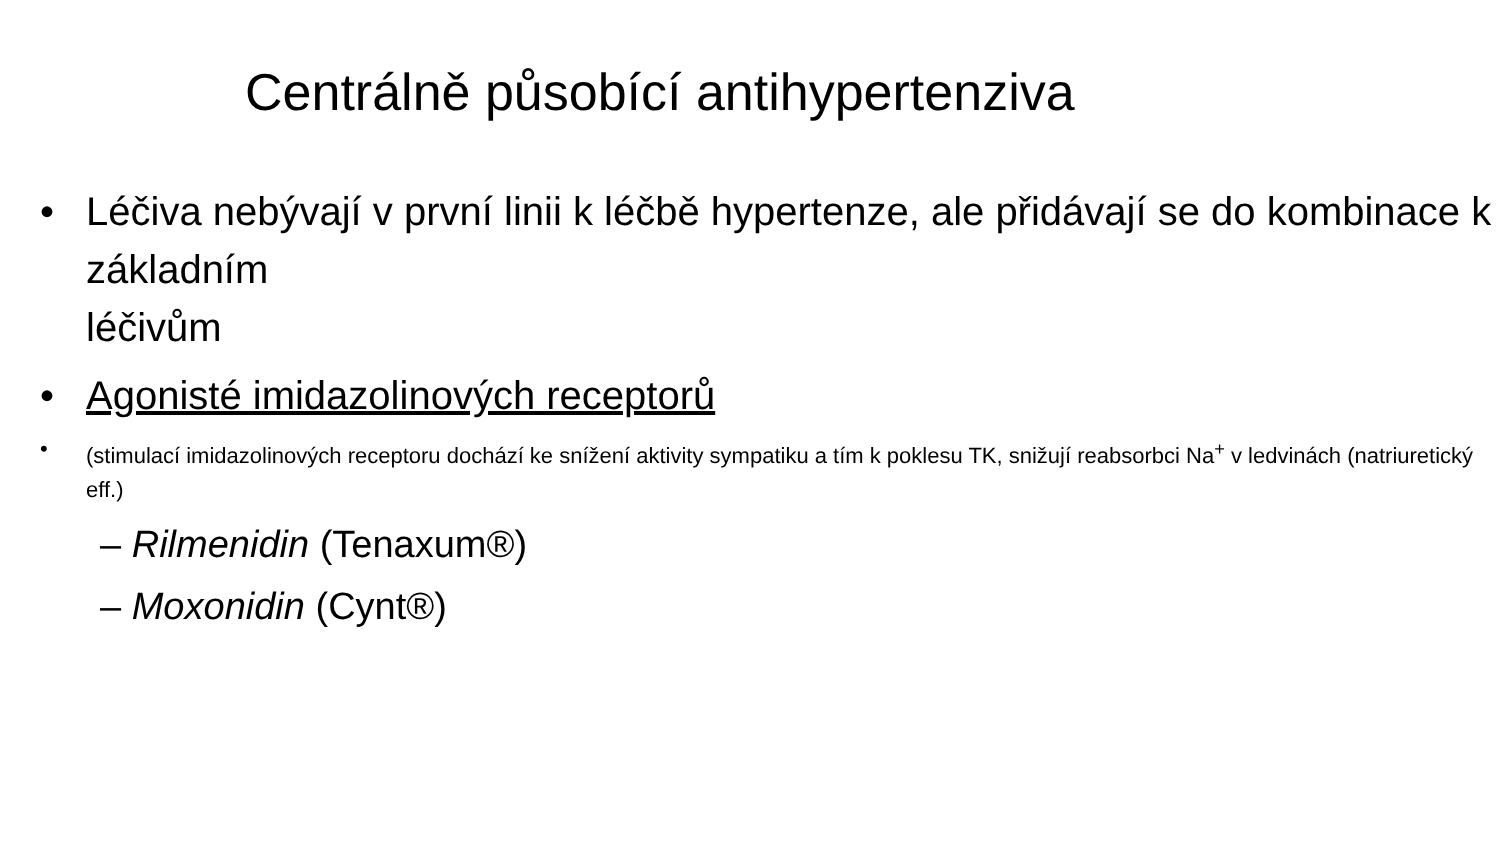Centrálně působící antihypertenziva
• Léčiva nebývají v první linii k léčbě hypertenze, ale přidávají se do kombinace k základním
léčivům
• Agonisté imidazolinových receptorů
• (stimulací imidazolinových receptoru dochází ke snížení aktivity sympatiku a tím k poklesu TK, snižují reabsorbci Na<sup>+</sup> v ledvinách (natriuretický eff.)
– Rilmenidin (Tenaxum®)
– Moxonidin (Cynt®)